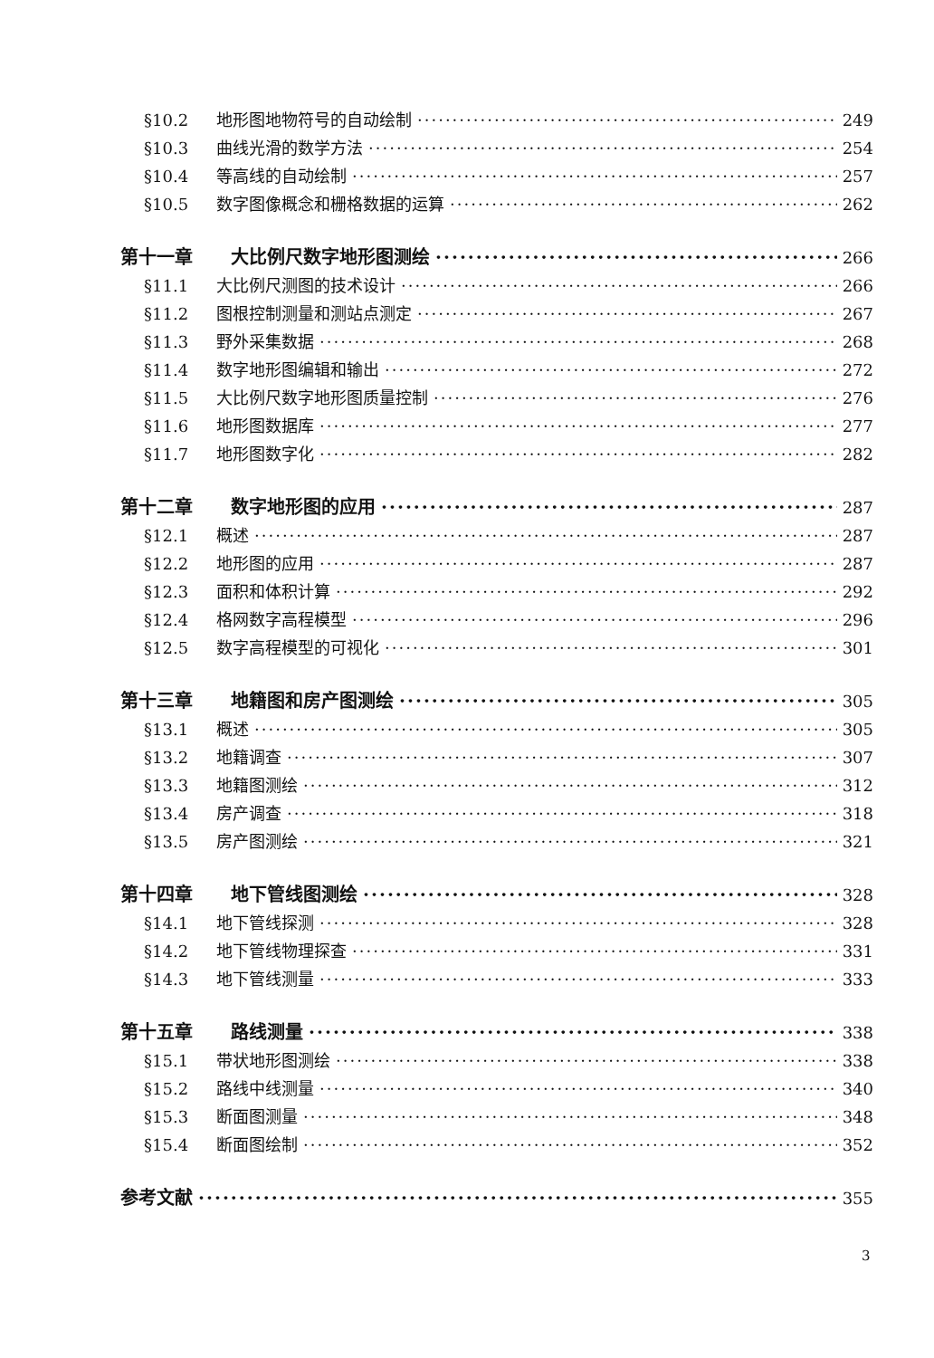§10.2 地形图地物符号的自动绘制 249
§10.3 曲线光滑的数学方法 254
§10.4 等高线的自动绘制 257
§10.5 数字图像概念和栅格数据的运算 262
第十一章 大比例尺数字地形图测绘 266
§11.1 大比例尺测图的技术设计 266
§11.2 图根控制测量和测站点测定 267
§11.3 野外采集数据 268
§11.4 数字地形图编辑和输出 272
§11.5 大比例尺数字地形图质量控制 276
§11.6 地形图数据库 277
§11.7 地形图数字化 282
第十二章 数字地形图的应用 287
§12.1 概述 287
§12.2 地形图的应用 287
§12.3 面积和体积计算 292
§12.4 格网数字高程模型 296
§12.5 数字高程模型的可视化 301
第十三章 地籍图和房产图测绘 305
§13.1 概述 305
§13.2 地籍调查 307
§13.3 地籍图测绘 312
§13.4 房产调查 318
§13.5 房产图测绘 321
第十四章 地下管线图测绘 328
§14.1 地下管线探测 328
§14.2 地下管线物理探查 331
§14.3 地下管线测量 333
第十五章 路线测量 338
§15.1 带状地形图测绘 338
§15.2 路线中线测量 340
§15.3 断面图测量 348
§15.4 断面图绘制 352
参考文献 355
3